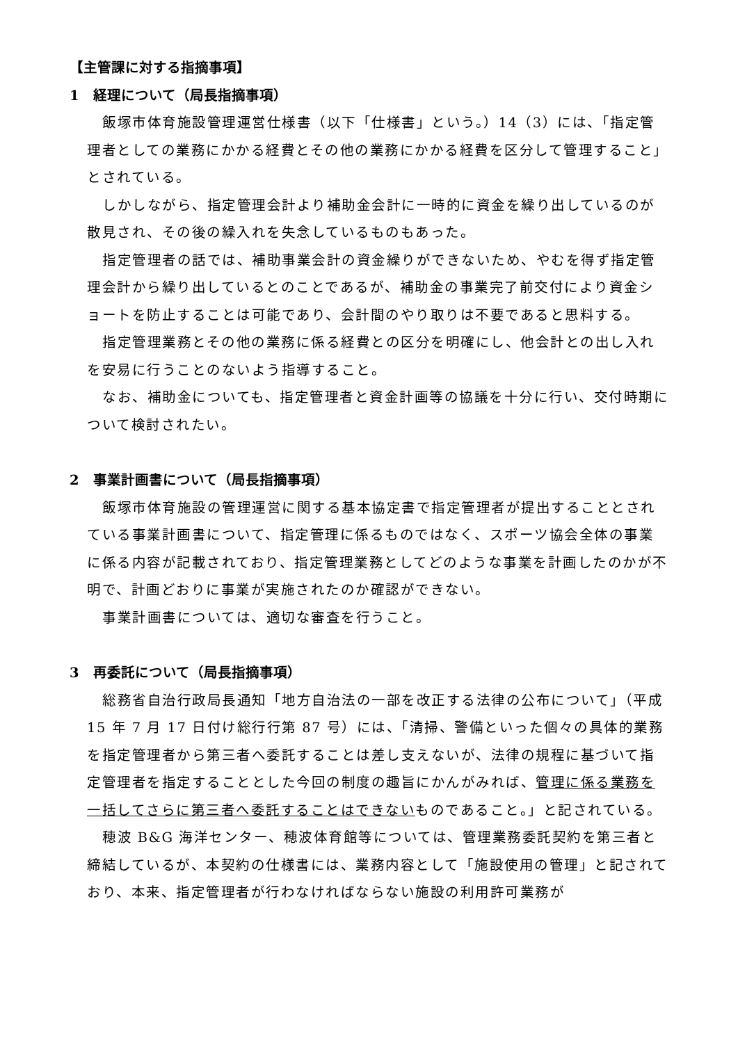【主管課に対する指摘事項】
1　経理について（局長指摘事項）
飯塚市体育施設管理運営仕様書（以下「仕様書」という。）14（3）には、「指定管理者としての業務にかかる経費とその他の業務にかかる経費を区分して管理すること」とされている。
しかしながら、指定管理会計より補助金会計に一時的に資金を繰り出しているのが散見され、その後の繰入れを失念しているものもあった。
指定管理者の話では、補助事業会計の資金繰りができないため、やむを得ず指定管理会計から繰り出しているとのことであるが、補助金の事業完了前交付により資金ショートを防止することは可能であり、会計間のやり取りは不要であると思料する。
指定管理業務とその他の業務に係る経費との区分を明確にし、他会計との出し入れを安易に行うことのないよう指導すること。
なお、補助金についても、指定管理者と資金計画等の協議を十分に行い、交付時期について検討されたい。
2　事業計画書について（局長指摘事項）
飯塚市体育施設の管理運営に関する基本協定書で指定管理者が提出することとされている事業計画書について、指定管理に係るものではなく、スポーツ協会全体の事業に係る内容が記載されており、指定管理業務としてどのような事業を計画したのかが不明で、計画どおりに事業が実施されたのか確認ができない。
事業計画書については、適切な審査を行うこと。
3　再委託について（局長指摘事項）
総務省自治行政局長通知「地方自治法の一部を改正する法律の公布について」（平成 15 年 7 月 17 日付け総行行第 87 号）には、「清掃、警備といった個々の具体的業務を指定管理者から第三者へ委託することは差し支えないが、法律の規程に基づいて指定管理者を指定することとした今回の制度の趣旨にかんがみれば、管理に係る業務を一括してさらに第三者へ委託することはできないものであること。」と記されている。
穂波 B&G 海洋センター、穂波体育館等については、管理業務委託契約を第三者と締結しているが、本契約の仕様書には、業務内容として「施設使用の管理」と記されており、本来、指定管理者が行わなければならない施設の利用許可業務が